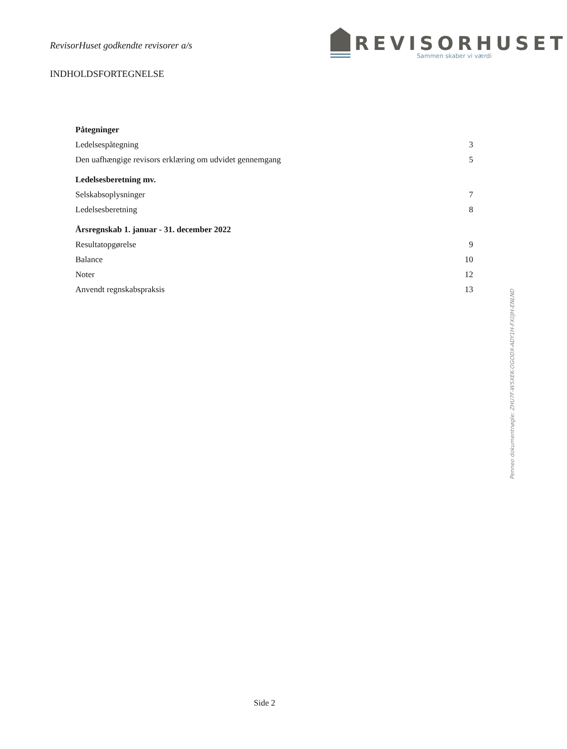RevisorHuset godkendte revisorer a/s
REVISORHUSET
Sammen skaber vi værdi
INDHOLDSFORTEGNELSE
Påtegninger
Ledelsespåtegning 3
Den uafhængige revisors erklæring om udvidet gennemgang 5
Ledelsesberetning mv.
Selskabsoplysninger 7
Ledelsesberetning 8
Årsregnskab 1. januar - 31. december 2022
Resultatopgørelse 9
Balance 10
Noter 12
Anvendt regnskabspraksis 13
Penneo dokumentnøgle: ZHU7F-W5XEK-OGODX-ADY1H-FX0JH-ENLND
Side 2